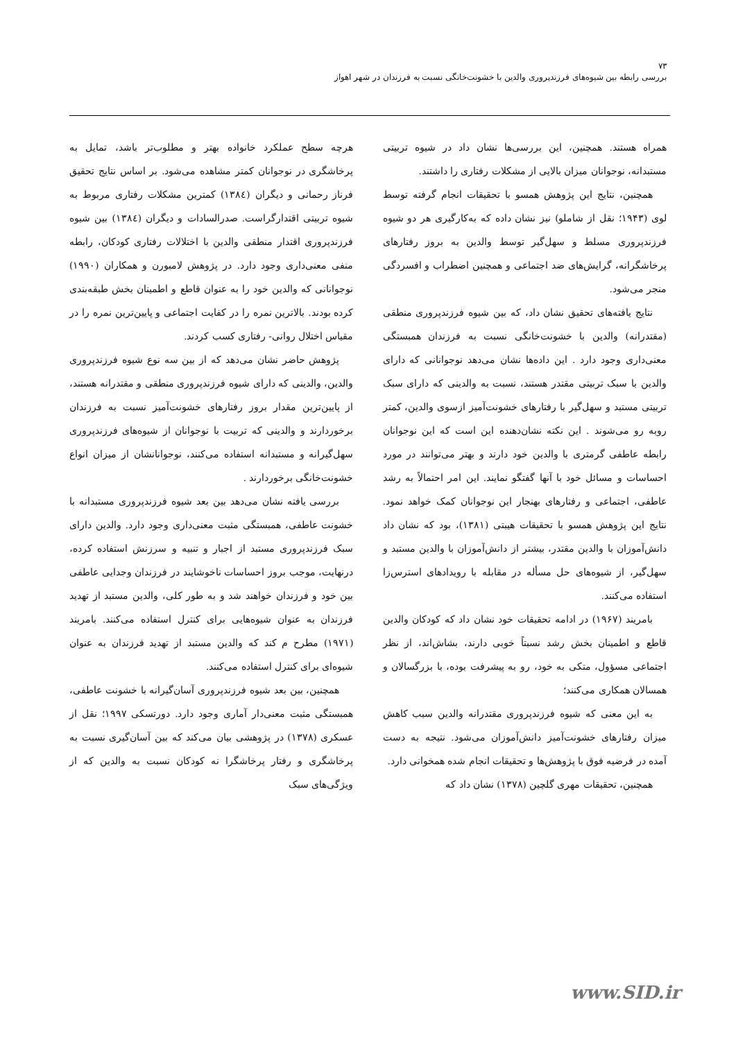۷۳
بررسی رابطه بین شیوه‌های فرزندپروری والدین با خشونت‌خانگی نسبت به فرزندان در شهر اهواز
همراه هستند. همچنین، این بررسی‌ها نشان داد در شیوه تربیتی مستبدانه، نوجوانان میزان بالایی از مشکلات رفتاری را داشتند.
همچنین، نتایج این پژوهش همسو با تحقیقات انجام گرفته توسط لوی (۱۹۴۳؛ نقل از شاملو) نیز نشان داده که به‌کارگیری هر دو شیوه فرزندپروری مسلط و سهل‌گیر توسط والدین به بروز رفتارهای پرخاشگرانه، گرایش‌های ضد اجتماعی و همچنین اضطراب و افسردگی منجر می‌شود.
نتایج یافته‌های تحقیق نشان داد، که بین شیوه فرزندپروری منطقی (مقتدرانه) والدین با خشونت‌خانگی نسبت به فرزندان همبستگی معنی‌داری وجود دارد . این داده‌ها نشان می‌دهد نوجوانانی که دارای والدین با سبک تربیتی مقتدر هستند، نسبت به والدینی که دارای سبک تربیتی مستبد و سهل‌گیر با رفتارهای خشونت‌آمیز ازسوی والدین، کمتر روبه رو می‌شوند . این نکته نشان‌دهنده این است که این نوجوانان رابطه عاطفی گرمتری با والدین خود دارند و بهتر می‌توانند در مورد احساسات و مسائل خود با آنها گفتگو نمایند. این امر احتمالاً به رشد عاطفی، اجتماعی و رفتارهای بهنجار این نوجوانان کمک خواهد نمود. نتایج این پژوهش همسو با تحقیقات هیبتی (۱۳۸۱)، بود که نشان داد دانش‌آموزان با والدین مقتدر، بیشتر از دانش‌آموزان با والدین مستبد و سهل‌گیر، از شیوه‌های حل مسأله در مقابله با رویدادهای استرس‌زا استفاده می‌کنند.
بامریند (۱۹۶۷) در ادامه تحقیقات خود نشان داد که کودکان والدین قاطع و اطمینان بخش رشد نسبتاً خوبی دارند، بشاش‌اند، از نظر اجتماعی مسؤول، متکی به خود، رو به پیشرفت بوده، با بزرگسالان و همسالان همکاری می‌کنند؛
به این معنی که شیوه فرزندپروری مقتدرانه والدین سبب کاهش میزان رفتارهای خشونت‌آمیز دانش‌آموزان می‌شود. نتیجه به دست آمده در فرضیه فوق با پژوهش‌ها و تحقیقات انجام شده همخوانی دارد.
همچنین، تحقیقات مهری گلچین (۱۳۷۸) نشان داد که
هرچه سطح عملکرد خانواده بهتر و مطلوب‌تر باشد، تمایل به پرخاشگری در نوجوانان کمتر مشاهده می‌شود. بر اساس نتایج تحقیق فرناز رحمانی و دیگران (۱۳۸٤) کمترین مشکلات رفتاری مربوط به شیوه تربیتی اقتدارگراست. صدرالسادات و دیگران (۱۳۸٤) بین شیوه فرزندپروری اقتدار منطقی والدین با اختلالات رفتاری کودکان، رابطه منفی معنی‌داری وجود دارد. در پژوهش لامبورن و همکاران (۱۹۹۰) نوجوانانی که والدین خود را به عنوان قاطع و اطمینان بخش طبقه‌بندی کرده بودند. بالاترین نمره را در کفایت اجتماعی و پایین‌ترین نمره را در مقیاس اختلال روانی- رفتاری کسب کردند.
پژوهش حاضر نشان می‌دهد که از بین سه نوع شیوه فرزندپروری والدین، والدینی که دارای شیوه فرزندپروری منطقی و مقتدرانه هستند، از پایین‌ترین مقدار بروز رفتارهای خشونت‌آمیز نسبت به فرزندان برخوردارند و والدینی که تربیت با نوجوانان از شیوه‌های فرزندپروری سهل‌گیرانه و مستبدانه استفاده می‌کنند، نوجوانانشان از میزان انواع خشونت‌خانگی برخوردارند .
بررسی یافته نشان می‌دهد بین بعد شیوه فرزندپروری مستبدانه با خشونت عاطفی، همبستگی مثبت معنی‌داری وجود دارد. والدین دارای سبک فرزندپروری مستبد از اجبار و تنبیه و سرزنش استفاده کرده، درنهایت، موجب بروز احساسات ناخوشایند در فرزندان وجدایی عاطفی بین خود و فرزندان خواهند شد و به طور کلی، والدین مستبد از تهدید فرزندان به عنوان شیوه‌هایی برای کنترل استفاده می‌کنند. بامریند (۱۹۷۱) مطرح م کند که والدین مستبد از تهدید فرزندان به عنوان شیوه‌ای برای کنترل استفاده می‌کنند.
همچنین، بین بعد شیوه فرزندپروری آسان‌گیرانه با خشونت عاطفی، همبستگی مثبت معنی‌دار آماری وجود دارد. دورتسکی ۱۹۹۷؛ نقل از عسکری (۱۳۷۸) در پژوهشی بیان می‌کند که بین آسان‌گیری نسبت به پرخاشگری و رفتار پرخاشگرا نه کودکان نسبت به والدین که از ویژگی‌های سبک
www.SID.ir